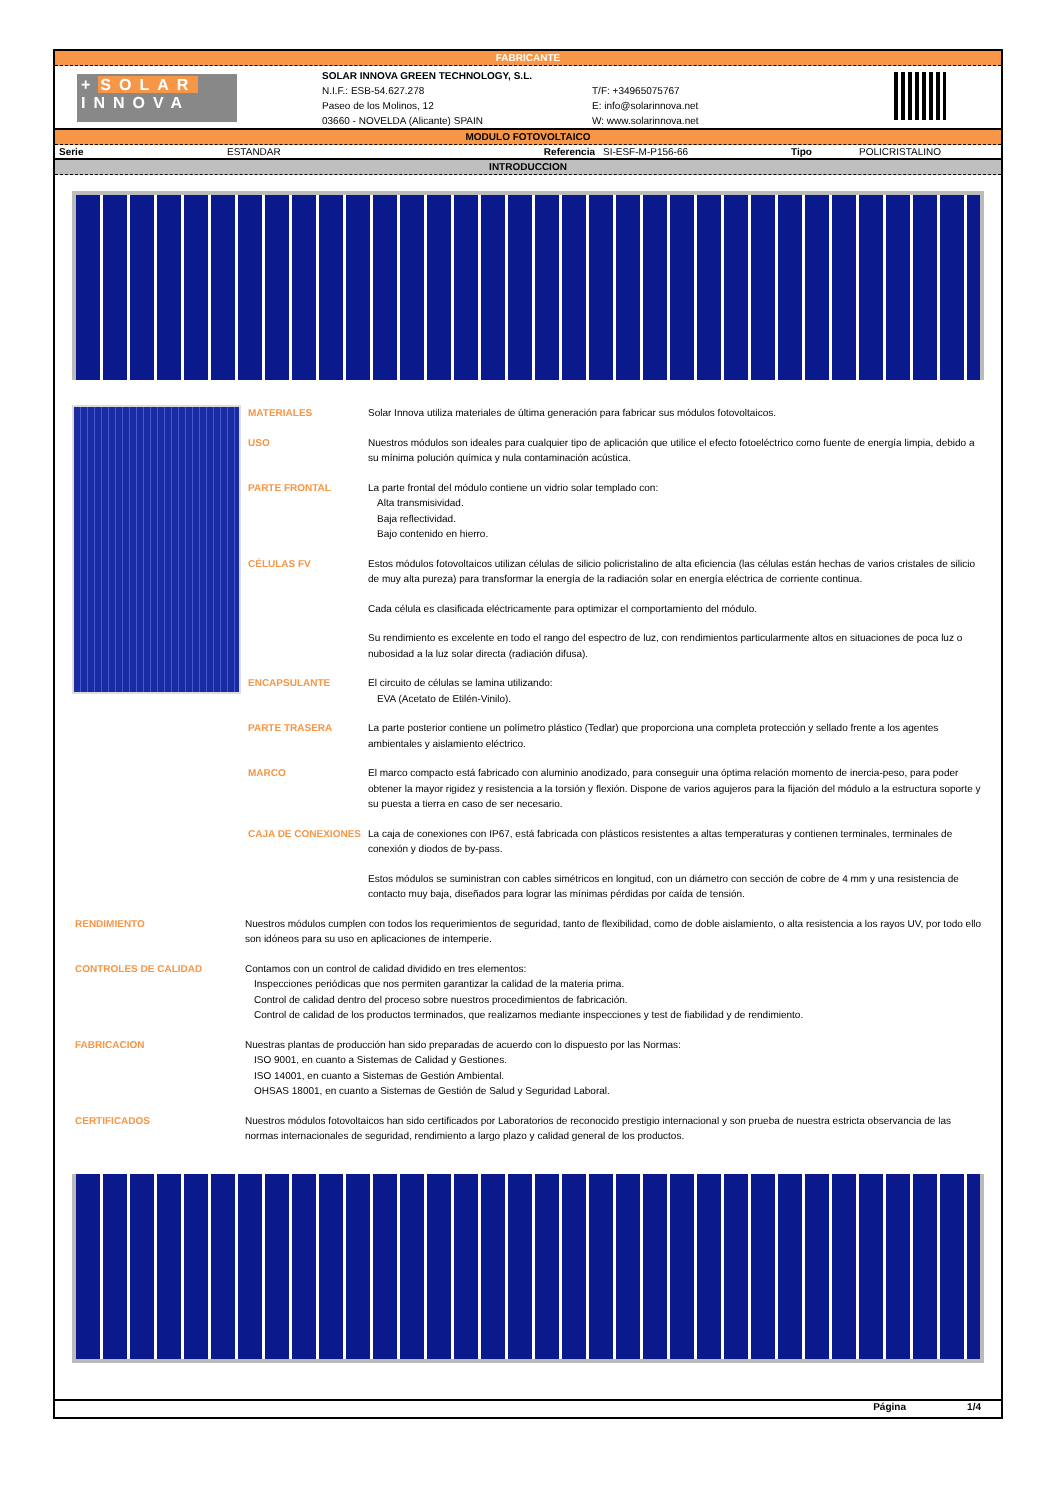FABRICANTE
+SOLAR
INNOVA
SOLAR INNOVA GREEN TECHNOLOGY, S.L.
N.I.F.: ESB-54.627.278
Paseo de los Molinos, 12
03660 - NOVELDA (Alicante) SPAIN
T/F: +34965075767
E: info@solarinnova.net
W: www.solarinnova.net
MODULO FOTOVOLTAICO
| Serie | ESTANDAR | Referencia | SI-ESF-M-P156-66 | Tipo | POLICRISTALINO |
INTRODUCCION
MATERIALES Solar Innova utiliza materiales de última generación para fabricar sus módulos fotovoltaicos.
USO Nuestros módulos son ideales para cualquier tipo de aplicación que utilice el efecto fotoeléctrico como fuente de energía limpia, debido a su mínima polución química y nula contaminación acústica.
PARTE FRONTAL La parte frontal del módulo contiene un vidrio solar templado con:
Alta transmisividad.
Baja reflectividad.
Bajo contenido en hierro.
CÉLULAS FV Estos módulos fotovoltaicos utilizan células de silicio policristalino de alta eficiencia (las células están hechas de varios cristales de silicio de muy alta pureza) para transformar la energía de la radiación solar en energía eléctrica de corriente continua.
Cada célula es clasificada eléctricamente para optimizar el comportamiento del módulo.
Su rendimiento es excelente en todo el rango del espectro de luz, con rendimientos particularmente altos en situaciones de poca luz o nubosidad a la luz solar directa (radiación difusa).
ENCAPSULANTE El circuito de células se lamina utilizando:
EVA (Acetato de Etilén-Vinilo).
PARTE TRASERA La parte posterior contiene un polímetro plástico (Tedlar) que proporciona una completa protección y sellado frente a los agentes ambientales y aislamiento eléctrico.
MARCO El marco compacto está fabricado con aluminio anodizado, para conseguir una óptima relación momento de inercia-peso, para poder obtener la mayor rigidez y resistencia a la torsión y flexión. Dispone de varios agujeros para la fijación del módulo a la estructura soporte y su puesta a tierra en caso de ser necesario.
CAJA DE CONEXIONES La caja de conexiones con IP67, está fabricada con plásticos resistentes a altas temperaturas y contienen terminales, terminales de conexión y diodos de by-pass.
Estos módulos se suministran con cables simétricos en longitud, con un diámetro con sección de cobre de 4 mm y una resistencia de contacto muy baja, diseñados para lograr las mínimas pérdidas por caída de tensión.
RENDIMIENTO Nuestros módulos cumplen con todos los requerimientos de seguridad, tanto de flexibilidad, como de doble aislamiento, o alta resistencia a los rayos UV, por todo ello son idóneos para su uso en aplicaciones de intemperie.
CONTROLES DE CALIDAD Contamos con un control de calidad dividido en tres elementos:
Inspecciones periódicas que nos permiten garantizar la calidad de la materia prima.
Control de calidad dentro del proceso sobre nuestros procedimientos de fabricación.
Control de calidad de los productos terminados, que realizamos mediante inspecciones y test de fiabilidad y de rendimiento.
FABRICACION Nuestras plantas de producción han sido preparadas de acuerdo con lo dispuesto por las Normas:
ISO 9001, en cuanto a Sistemas de Calidad y Gestiones.
ISO 14001, en cuanto a Sistemas de Gestión Ambiental.
OHSAS 18001, en cuanto a Sistemas de Gestión de Salud y Seguridad Laboral.
CERTIFICADOS Nuestros módulos fotovoltaicos han sido certificados por Laboratorios de reconocido prestigio internacional y son prueba de nuestra estricta observancia de las normas internacionales de seguridad, rendimiento a largo plazo y calidad general de los productos.
Página 1/4